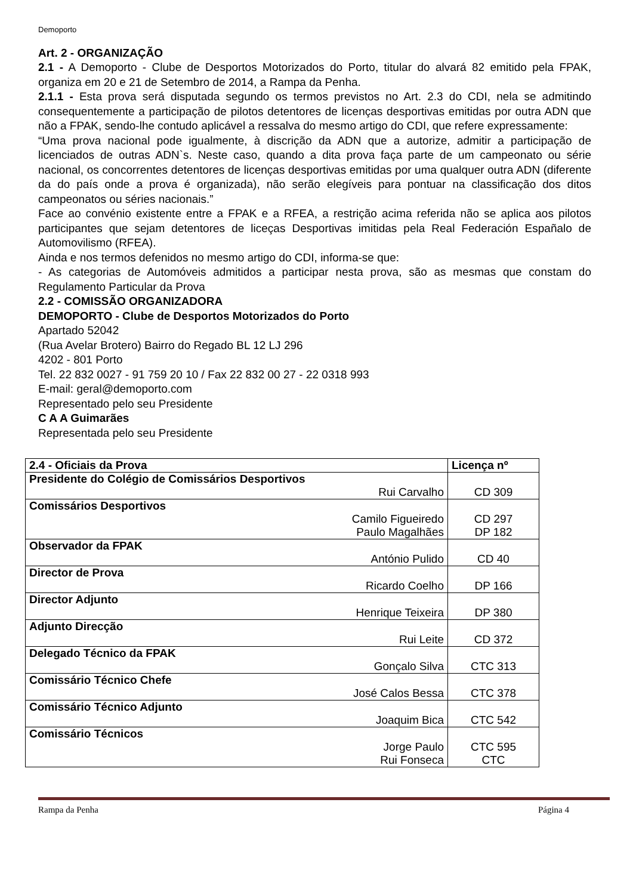Demoporto
Art. 2 - ORGANIZAÇÃO
2.1 - A Demoporto - Clube de Desportos Motorizados do Porto, titular do alvará 82 emitido pela FPAK, organiza em 20 e 21 de Setembro de 2014, a Rampa da Penha.
2.1.1 - Esta prova será disputada segundo os termos previstos no Art. 2.3 do CDI, nela se admitindo consequentemente a participação de pilotos detentores de licenças desportivas emitidas por outra ADN que não a FPAK, sendo-lhe contudo aplicável a ressalva do mesmo artigo do CDI, que refere expressamente:
“Uma prova nacional pode igualmente, à discrição da ADN que a autorize, admitir a participação de licenciados de outras ADN`s. Neste caso, quando a dita prova faça parte de um campeonato ou série nacional, os concorrentes detentores de licenças desportivas emitidas por uma qualquer outra ADN (diferente da do país onde a prova é organizada), não serão elegíveis para pontuar na classificação dos ditos campeonatos ou séries nacionais.”
Face ao convénio existente entre a FPAK e a RFEA, a restrição acima referida não se aplica aos pilotos participantes que sejam detentores de liceças Desportivas imitidas pela Real Federación Españalo de Automovilismo (RFEA).
Ainda e nos termos defenidos no mesmo artigo do CDI, informa-se que:
- As categorias de Automóveis admitidos a participar nesta prova, são as mesmas que constam do Regulamento Particular da Prova
2.2 - COMISSÃO ORGANIZADORA
DEMOPORTO - Clube de Desportos Motorizados do Porto
Apartado 52042
(Rua Avelar Brotero) Bairro do Regado BL 12 LJ 296
4202 - 801 Porto
Tel. 22 832 0027 - 91 759 20 10 / Fax 22 832 00 27 - 22 0318 993
E-mail: geral@demoporto.com
Representado pelo seu Presidente
C A A Guimarães
Representada pelo seu Presidente
| 2.4 - Oficiais da Prova | Licença nº |
| --- | --- |
| Presidente do Colégio de Comissários Desportivos Rui Carvalho | CD 309 |
| Comissários Desportivos Camilo Figueiredo Paulo Magalhães | CD 297 DP 182 |
| Observador da FPAK António Pulido | CD 40 |
| Director de Prova Ricardo Coelho | DP 166 |
| Director Adjunto Henrique Teixeira | DP 380 |
| Adjunto Direcção Rui Leite | CD 372 |
| Delegado Técnico da FPAK Gonçalo Silva | CTC 313 |
| Comissário Técnico Chefe José Calos Bessa | CTC 378 |
| Comissário Técnico Adjunto Joaquim Bica | CTC 542 |
| Comissário Técnicos Jorge Paulo Rui Fonseca | CTC 595 CTC |
Rampa da Penha Página 4